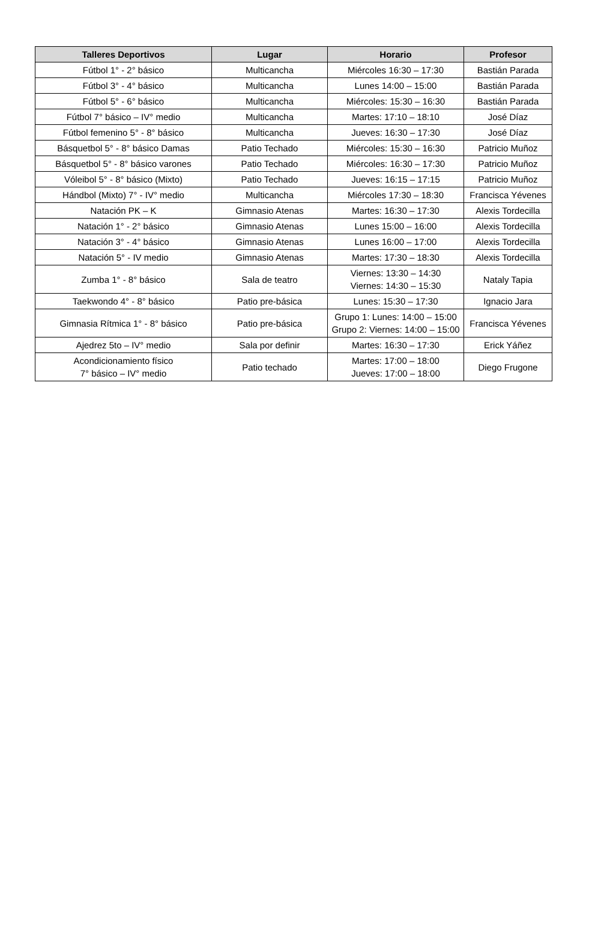| Talleres Deportivos | Lugar | Horario | Profesor |
| --- | --- | --- | --- |
| Fútbol 1° - 2° básico | Multicancha | Miércoles 16:30 – 17:30 | Bastián Parada |
| Fútbol 3° - 4° básico | Multicancha | Lunes 14:00 – 15:00 | Bastián Parada |
| Fútbol 5° - 6° básico | Multicancha | Miércoles: 15:30 – 16:30 | Bastián Parada |
| Fútbol 7° básico – IV° medio | Multicancha | Martes: 17:10 – 18:10 | José Díaz |
| Fútbol femenino 5° - 8° básico | Multicancha | Jueves: 16:30 – 17:30 | José Díaz |
| Básquetbol 5° - 8° básico Damas | Patio Techado | Miércoles: 15:30 – 16:30 | Patricio Muñoz |
| Básquetbol 5° - 8° básico varones | Patio Techado | Miércoles: 16:30 – 17:30 | Patricio Muñoz |
| Vóleibol 5° - 8° básico (Mixto) | Patio Techado | Jueves: 16:15 – 17:15 | Patricio Muñoz |
| Hándbol (Mixto) 7° - IV° medio | Multicancha | Miércoles 17:30 – 18:30 | Francisca Yévenes |
| Natación PK – K | Gimnasio Atenas | Martes: 16:30 – 17:30 | Alexis Tordecilla |
| Natación 1° - 2° básico | Gimnasio Atenas | Lunes 15:00 – 16:00 | Alexis Tordecilla |
| Natación 3° - 4° básico | Gimnasio Atenas | Lunes 16:00 – 17:00 | Alexis Tordecilla |
| Natación 5° - IV medio | Gimnasio Atenas | Martes: 17:30 – 18:30 | Alexis Tordecilla |
| Zumba 1° - 8° básico | Sala de teatro | Viernes: 13:30 – 14:30 Viernes: 14:30 – 15:30 | Nataly Tapia |
| Taekwondo 4° - 8° básico | Patio pre-básica | Lunes: 15:30 – 17:30 | Ignacio Jara |
| Gimnasia Rítmica 1° - 8° básico | Patio pre-básica | Grupo 1: Lunes: 14:00 – 15:00 Grupo 2: Viernes: 14:00 – 15:00 | Francisca Yévenes |
| Ajedrez 5to – IV° medio | Sala por definir | Martes: 16:30 – 17:30 | Erick Yáñez |
| Acondicionamiento físico 7° básico – IV° medio | Patio techado | Martes: 17:00 – 18:00 Jueves: 17:00 – 18:00 | Diego Frugone |